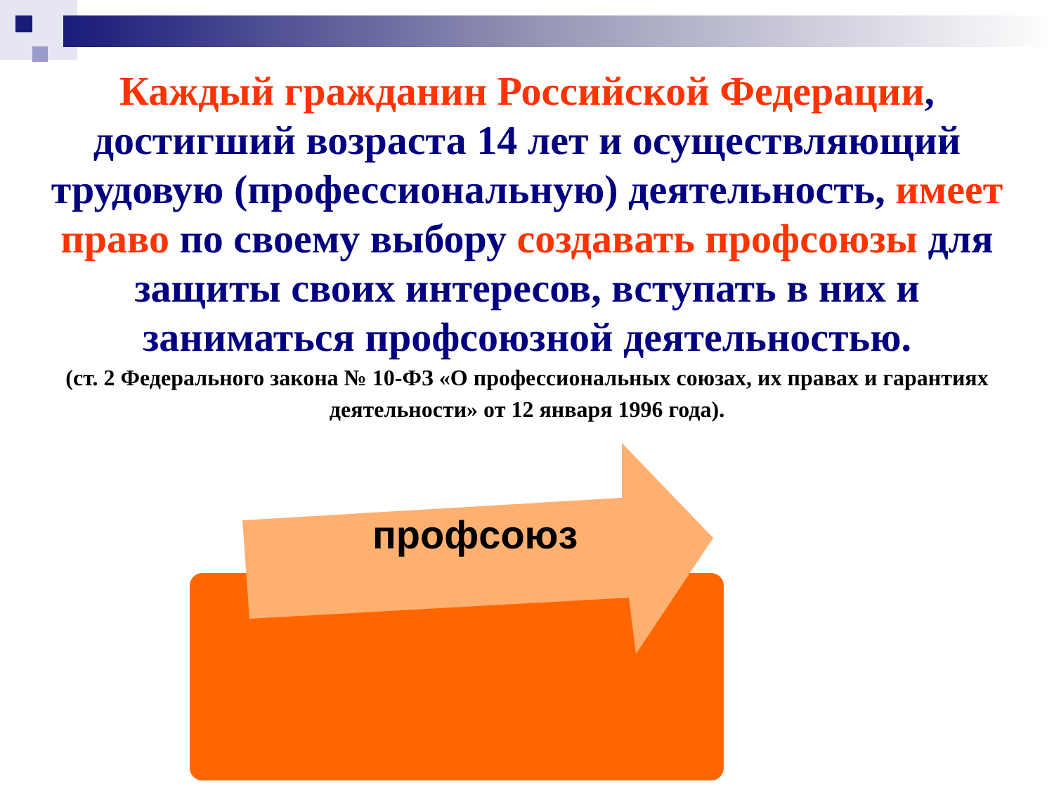Каждый гражданин Российской Федерации, достигший возраста 14 лет и осуществляющий трудовую (профессиональную) деятельность, имеет право по своему выбору создавать профсоюзы для защиты своих интересов, вступать в них и заниматься профсоюзной деятельностью.
(ст. 2 Федерального закона № 10-ФЗ «О профессиональных союзах, их правах и гарантиях деятельности» от 12 января 1996 года).
профсоюз